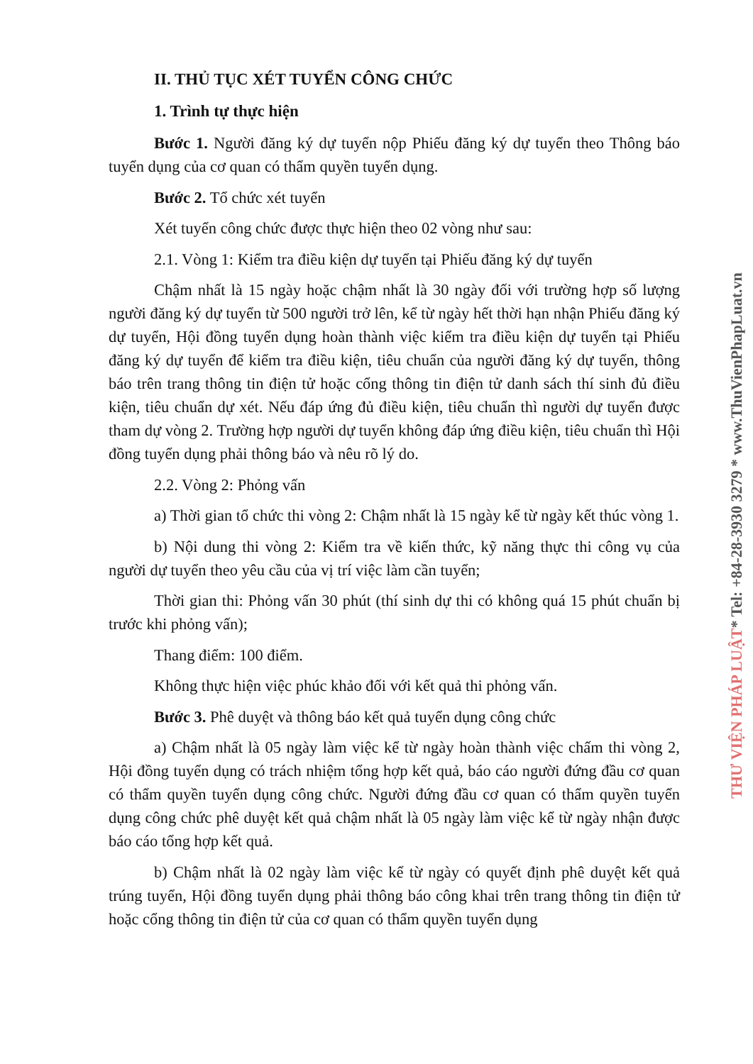II. THỦ TỤC XÉT TUYỂN CÔNG CHỨC
1. Trình tự thực hiện
Bước 1. Người đăng ký dự tuyển nộp Phiếu đăng ký dự tuyển theo Thông báo tuyển dụng của cơ quan có thẩm quyền tuyển dụng.
Bước 2. Tổ chức xét tuyển
Xét tuyển công chức được thực hiện theo 02 vòng như sau:
2.1. Vòng 1: Kiểm tra điều kiện dự tuyển tại Phiếu đăng ký dự tuyển
Chậm nhất là 15 ngày hoặc chậm nhất là 30 ngày đối với trường hợp số lượng người đăng ký dự tuyển từ 500 người trở lên, kể từ ngày hết thời hạn nhận Phiếu đăng ký dự tuyển, Hội đồng tuyển dụng hoàn thành việc kiểm tra điều kiện dự tuyển tại Phiếu đăng ký dự tuyển để kiểm tra điều kiện, tiêu chuẩn của người đăng ký dự tuyển, thông báo trên trang thông tin điện tử hoặc cổng thông tin điện tử danh sách thí sinh đủ điều kiện, tiêu chuẩn dự xét. Nếu đáp ứng đủ điều kiện, tiêu chuẩn thì người dự tuyển được tham dự vòng 2. Trường hợp người dự tuyển không đáp ứng điều kiện, tiêu chuẩn thì Hội đồng tuyển dụng phải thông báo và nêu rõ lý do.
2.2. Vòng 2: Phỏng vấn
a) Thời gian tổ chức thi vòng 2: Chậm nhất là 15 ngày kể từ ngày kết thúc vòng 1.
b) Nội dung thi vòng 2: Kiểm tra về kiến thức, kỹ năng thực thi công vụ của người dự tuyển theo yêu cầu của vị trí việc làm cần tuyển;
Thời gian thi: Phỏng vấn 30 phút (thí sinh dự thi có không quá 15 phút chuẩn bị trước khi phỏng vấn);
Thang điểm: 100 điểm.
Không thực hiện việc phúc khảo đối với kết quả thi phỏng vấn.
Bước 3. Phê duyệt và thông báo kết quả tuyển dụng công chức
a) Chậm nhất là 05 ngày làm việc kể từ ngày hoàn thành việc chấm thi vòng 2, Hội đồng tuyển dụng có trách nhiệm tổng hợp kết quả, báo cáo người đứng đầu cơ quan có thẩm quyền tuyển dụng công chức. Người đứng đầu cơ quan có thẩm quyền tuyển dụng công chức phê duyệt kết quả chậm nhất là 05 ngày làm việc kể từ ngày nhận được báo cáo tổng hợp kết quả.
b) Chậm nhất là 02 ngày làm việc kể từ ngày có quyết định phê duyệt kết quả trúng tuyển, Hội đồng tuyển dụng phải thông báo công khai trên trang thông tin điện tử hoặc cổng thông tin điện tử của cơ quan có thẩm quyền tuyển dụng
THƯ VIỆN PHÁP LUẬT* Tel: +84-28-3930 3279 * www.ThuVienPhapLuat.vn